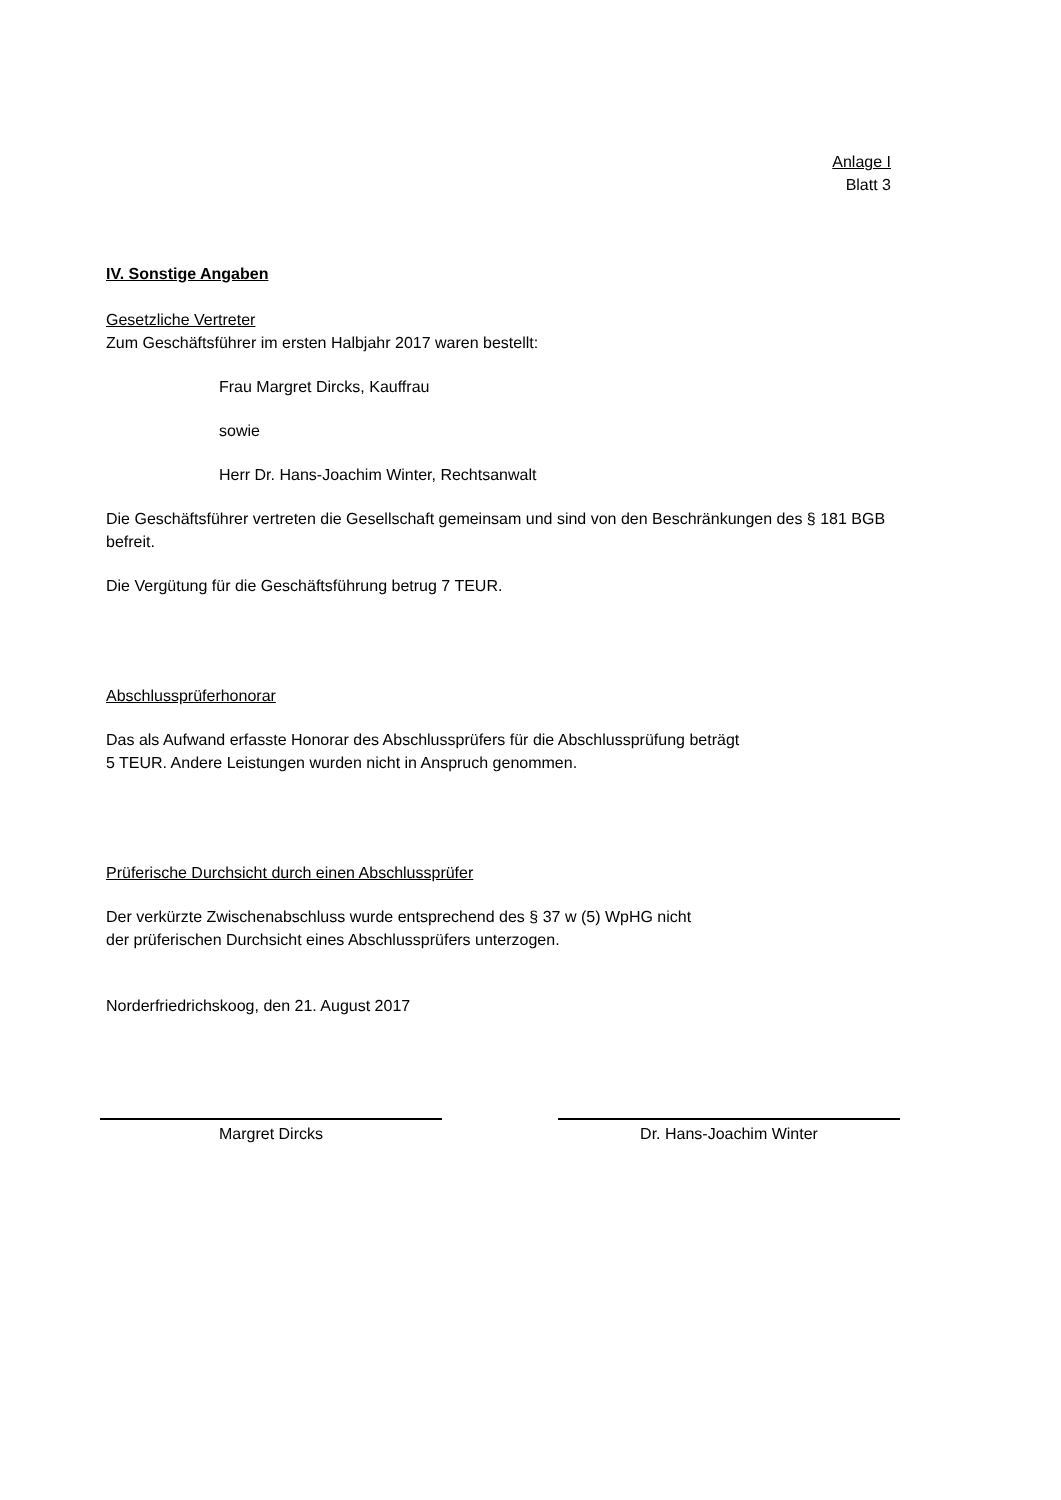Anlage I
Blatt 3
IV. Sonstige Angaben
Gesetzliche Vertreter
Zum Geschäftsführer im ersten Halbjahr 2017 waren bestellt:
Frau Margret Dircks, Kauffrau
sowie
Herr Dr. Hans-Joachim Winter, Rechtsanwalt
Die Geschäftsführer vertreten die Gesellschaft gemeinsam und sind von den Beschränkungen des § 181 BGB befreit.
Die Vergütung für die Geschäftsführung betrug 7 TEUR.
Abschlussprüferhonorar
Das als Aufwand erfasste Honorar des Abschlussprüfers für die Abschlussprüfung beträgt
5 TEUR. Andere Leistungen wurden nicht in Anspruch genommen.
Prüferische Durchsicht durch einen Abschlussprüfer
Der verkürzte Zwischenabschluss wurde entsprechend des § 37 w (5) WpHG nicht
der prüferischen Durchsicht eines Abschlussprüfers unterzogen.
Norderfriedrichskoog, den 21. August 2017
Margret Dircks Dr. Hans-Joachim Winter